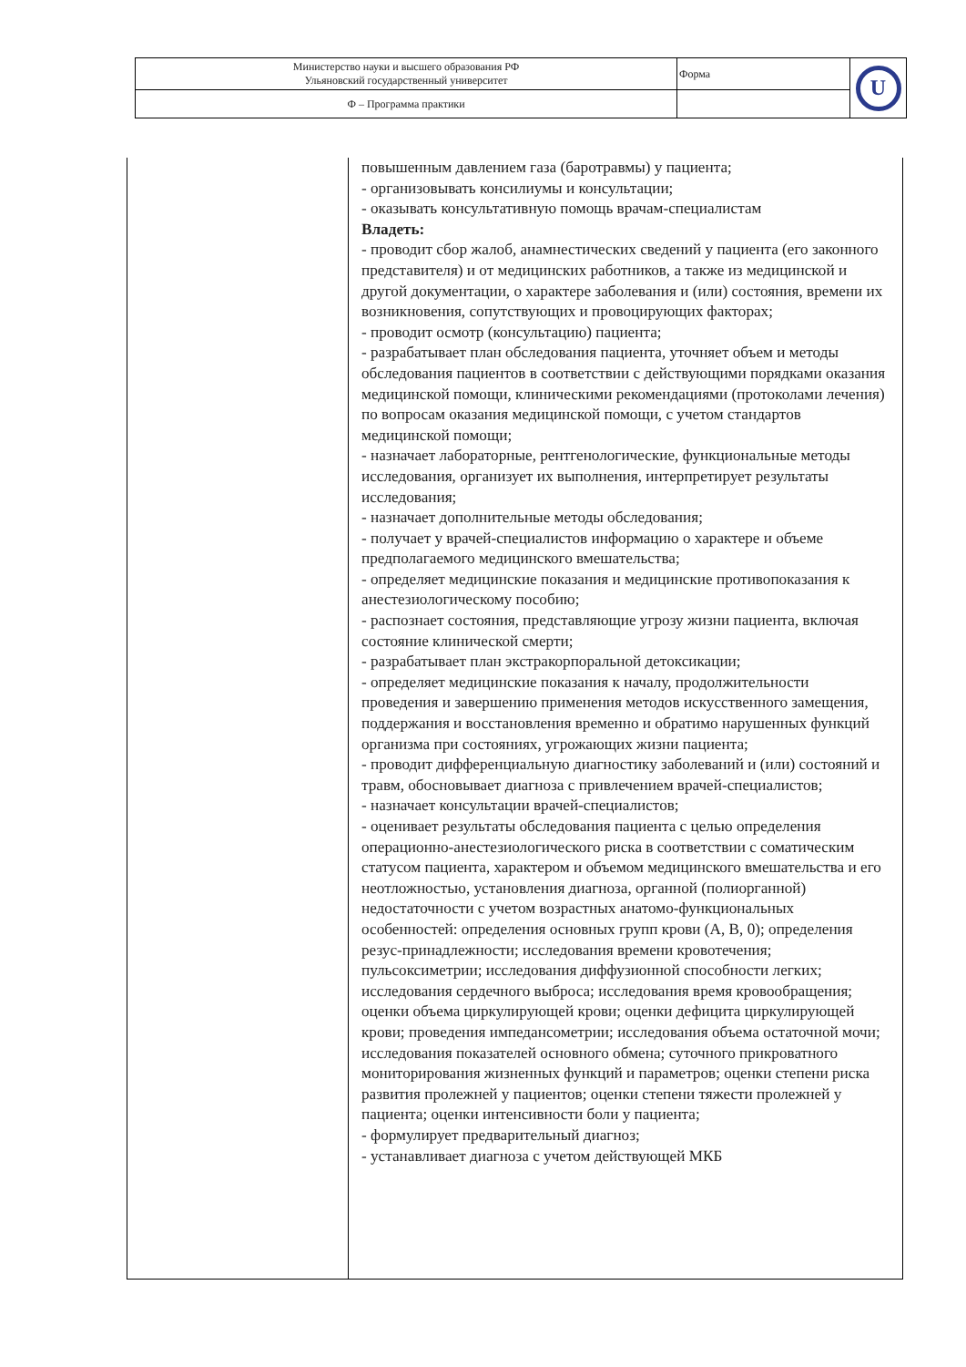| Министерство науки и высшего образования РФ Ульяновский государственный университет | Форма | U |
| Ф – Программа практики | | |
| | повышенным давлением газа (баротравмы) у пациента; - организовывать консилиумы и консультации; - оказывать консультативную помощь врачам-специалистам Владеть: - проводит сбор жалоб, анамнестических сведений у пациента (его законного представителя) и от медицинских работников, а также из медицинской и другой документации, о характере заболевания и (или) состояния, времени их возникновения, сопутствующих и провоцирующих факторах; - проводит осмотр (консультацию) пациента; - разрабатывает план обследования пациента, уточняет объем и методы обследования пациентов в соответствии с действующими порядками оказания медицинской помощи, клиническими рекомендациями (протоколами лечения) по вопросам оказания медицинской помощи, с учетом стандартов медицинской помощи; - назначает лабораторные, рентгенологические, функциональные методы исследования, организует их выполнения, интерпретирует результаты исследования; - назначает дополнительные методы обследования; - получает у врачей-специалистов информацию о характере и объеме предполагаемого медицинского вмешательства; - определяет медицинские показания и медицинские противопоказания к анестезиологическому пособию; - распознает состояния, представляющие угрозу жизни пациента, включая состояние клинической смерти; - разрабатывает план экстракорпоральной детоксикации; - определяет медицинские показания к началу, продолжительности проведения и завершению применения методов искусственного замещения, поддержания и восстановления временно и обратимо нарушенных функций организма при состояниях, угрожающих жизни пациента; - проводит дифференциальную диагностику заболеваний и (или) состояний и травм, обосновывает диагноза с привлечением врачей-специалистов; - назначает консультации врачей-специалистов; - оценивает результаты обследования пациента с целью определения операционно-анестезиологического риска в соответствии с соматическим статусом пациента, характером и объемом медицинского вмешательства и его неотложностью, установления диагноза, органной (полиорганной) недостаточности с учетом возрастных анатомо-функциональных особенностей: определения основных групп крови (A, B, 0); определения резус-принадлежности; исследования времени кровотечения; пульсоксиметрии; исследования диффузионной способности легких; исследования сердечного выброса; исследования время кровообращения; оценки объема циркулирующей крови; оценки дефицита циркулирующей крови; проведения импедансометрии; исследования объема остаточной мочи; исследования показателей основного обмена; суточного прикроватного мониторирования жизненных функций и параметров; оценки степени риска развития пролежней у пациентов; оценки степени тяжести пролежней у пациента; оценки интенсивности боли у пациента; - формулирует предварительный диагноз; - устанавливает диагноза с учетом действующей МКБ |